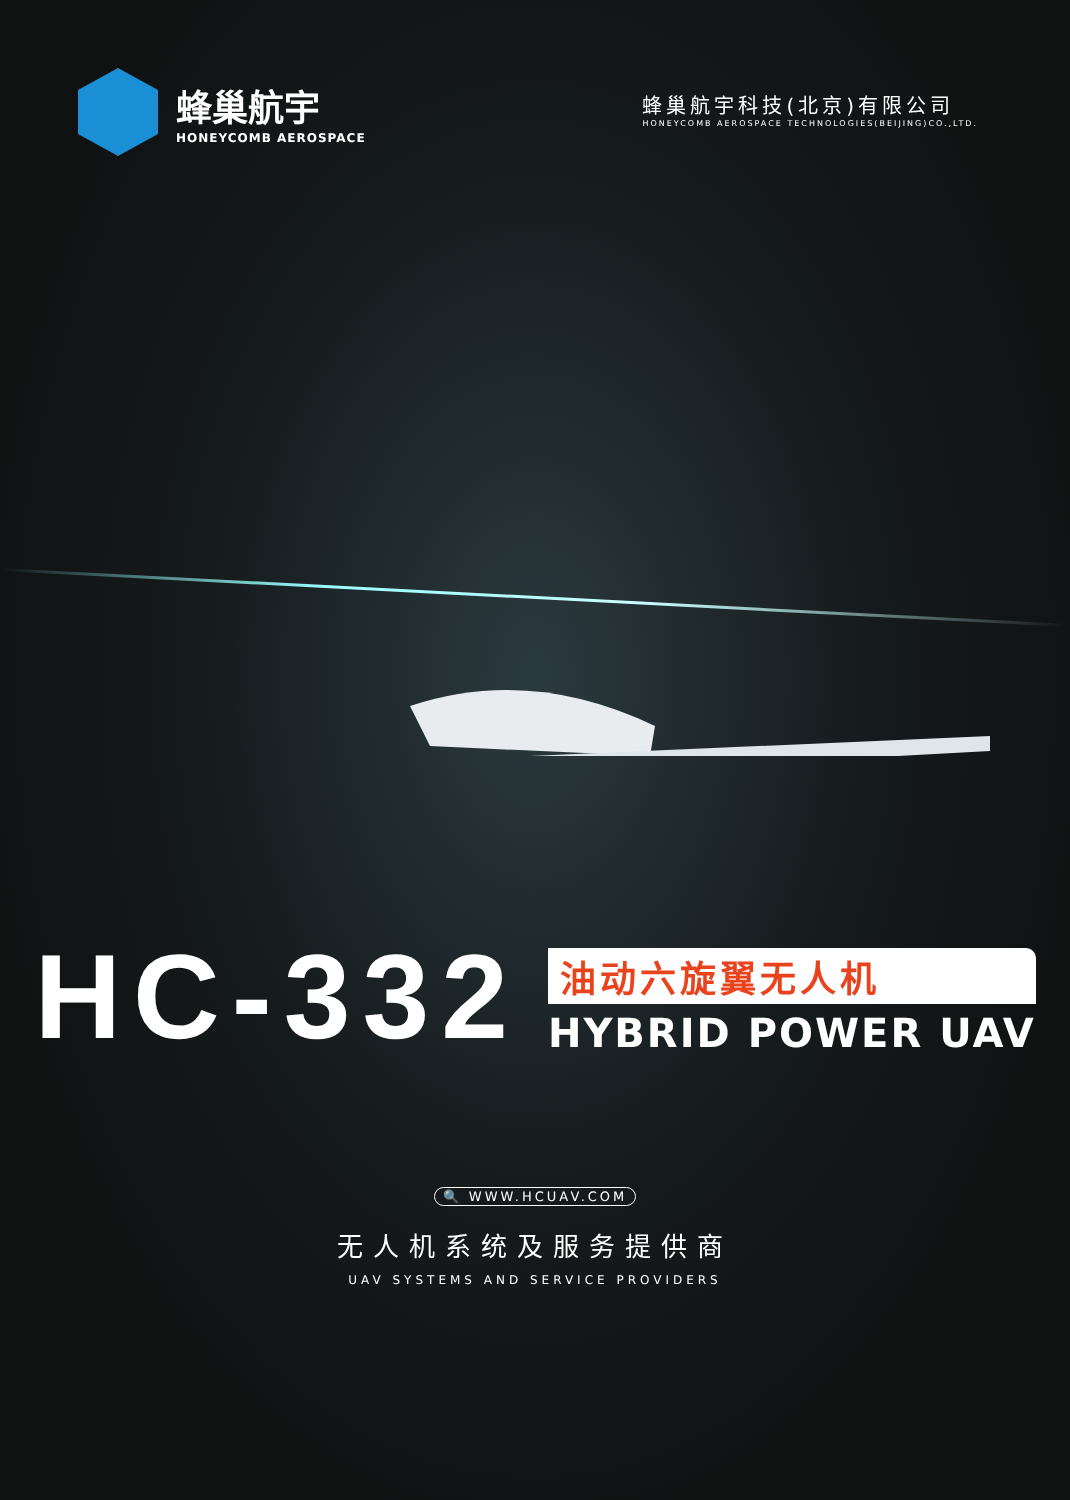蜂巢航宇
HONEYCOMB AEROSPACE
蜂巢航宇科技(北京)有限公司
HONEYCOMB AEROSPACE TECHNOLOGIES(BEIJING)CO.,LTD.
HC-332
油动六旋翼无人机
HYBRID POWER UAV
🔍 WWW.HCUAV.COM
无人机系统及服务提供商
UAV SYSTEMS AND SERVICE PROVIDERS